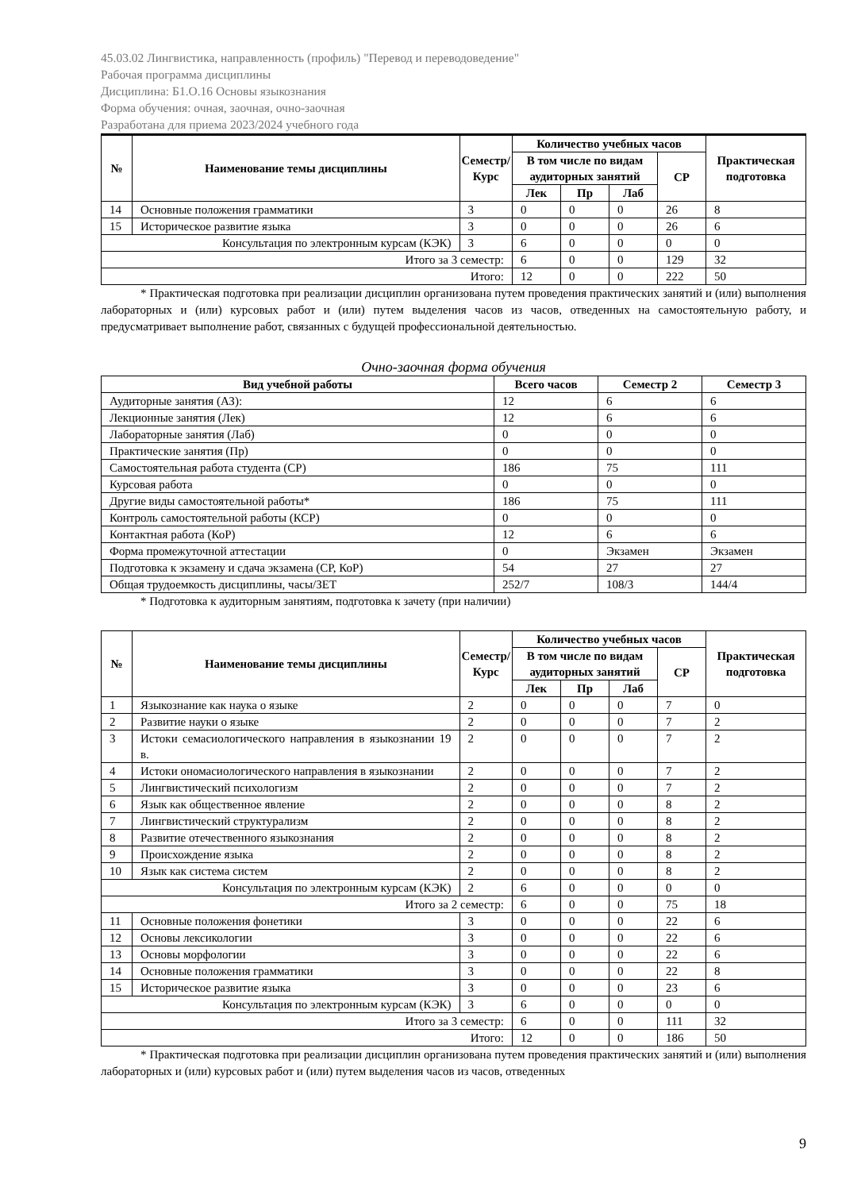45.03.02 Лингвистика, направленность (профиль) "Перевод и переводоведение"
Рабочая программа дисциплины
Дисциплина: Б1.О.16 Основы языкознания
Форма обучения: очная, заочная, очно-заочная
Разработана для приема 2023/2024 учебного года
| № | Наименование темы дисциплины | Семестр/ Курс | Количество учебных часов | | | | Практическая подготовка |
| --- | --- | --- | --- | --- | --- | --- | --- |
| | | | В том числе по видам аудиторных занятий | | | СР | |
| | | | Лек | Пр | Лаб | | |
| 14 | Основные положения грамматики | 3 | 0 | 0 | 0 | 26 | 8 |
| 15 | Историческое развитие языка | 3 | 0 | 0 | 0 | 26 | 6 |
| Консультация по электронным курсам (КЭК) | | 3 | 6 | 0 | 0 | 0 | 0 |
| Итого за 3 семестр: | | | 6 | 0 | 0 | 129 | 32 |
| Итого: | | | 12 | 0 | 0 | 222 | 50 |
* Практическая подготовка при реализации дисциплин организована путем проведения практических занятий и (или) выполнения лабораторных и (или) курсовых работ и (или) путем выделения часов из часов, отведенных на самостоятельную работу, и предусматривает выполнение работ, связанных с будущей профессиональной деятельностью.
Очно-заочная форма обучения
| Вид учебной работы | Всего часов | Семестр 2 | Семестр 3 |
| --- | --- | --- | --- |
| Аудиторные занятия (АЗ): | 12 | 6 | 6 |
| Лекционные занятия (Лек) | 12 | 6 | 6 |
| Лабораторные занятия (Лаб) | 0 | 0 | 0 |
| Практические занятия (Пр) | 0 | 0 | 0 |
| Самостоятельная работа студента (СР) | 186 | 75 | 111 |
| Курсовая работа | 0 | 0 | 0 |
| Другие виды самостоятельной работы* | 186 | 75 | 111 |
| Контроль самостоятельной работы (КСР) | 0 | 0 | 0 |
| Контактная работа (КоР) | 12 | 6 | 6 |
| Форма промежуточной аттестации | 0 | Экзамен | Экзамен |
| Подготовка к экзамену и сдача экзамена (СР, КоР) | 54 | 27 | 27 |
| Общая трудоемкость дисциплины, часы/ЗЕТ | 252/7 | 108/3 | 144/4 |
* Подготовка к аудиторным занятиям, подготовка к зачету (при наличии)
| № | Наименование темы дисциплины | Семестр/ Курс | Количество учебных часов | | | | Практическая подготовка |
| --- | --- | --- | --- | --- | --- | --- | --- |
| | | | В том числе по видам аудиторных занятий | | | СР | |
| | | | Лек | Пр | Лаб | | |
| 1 | Языкознание как наука о языке | 2 | 0 | 0 | 0 | 7 | 0 |
| 2 | Развитие науки о языке | 2 | 0 | 0 | 0 | 7 | 2 |
| 3 | Истоки семасиологического направления в языкознании 19 в. | 2 | 0 | 0 | 0 | 7 | 2 |
| 4 | Истоки ономасиологического направления в языкознании | 2 | 0 | 0 | 0 | 7 | 2 |
| 5 | Лингвистический психологизм | 2 | 0 | 0 | 0 | 7 | 2 |
| 6 | Язык как общественное явление | 2 | 0 | 0 | 0 | 8 | 2 |
| 7 | Лингвистический структурализм | 2 | 0 | 0 | 0 | 8 | 2 |
| 8 | Развитие отечественного языкознания | 2 | 0 | 0 | 0 | 8 | 2 |
| 9 | Происхождение языка | 2 | 0 | 0 | 0 | 8 | 2 |
| 10 | Язык как система систем | 2 | 0 | 0 | 0 | 8 | 2 |
| Консультация по электронным курсам (КЭК) | | 2 | 6 | 0 | 0 | 0 | 0 |
| Итого за 2 семестр: | | | 6 | 0 | 0 | 75 | 18 |
| 11 | Основные положения фонетики | 3 | 0 | 0 | 0 | 22 | 6 |
| 12 | Основы лексикологии | 3 | 0 | 0 | 0 | 22 | 6 |
| 13 | Основы морфологии | 3 | 0 | 0 | 0 | 22 | 6 |
| 14 | Основные положения грамматики | 3 | 0 | 0 | 0 | 22 | 8 |
| 15 | Историческое развитие языка | 3 | 0 | 0 | 0 | 23 | 6 |
| Консультация по электронным курсам (КЭК) | | 3 | 6 | 0 | 0 | 0 | 0 |
| Итого за 3 семестр: | | | 6 | 0 | 0 | 111 | 32 |
| Итого: | | | 12 | 0 | 0 | 186 | 50 |
* Практическая подготовка при реализации дисциплин организована путем проведения практических занятий и (или) выполнения лабораторных и (или) курсовых работ и (или) путем выделения часов из часов, отведенных
9